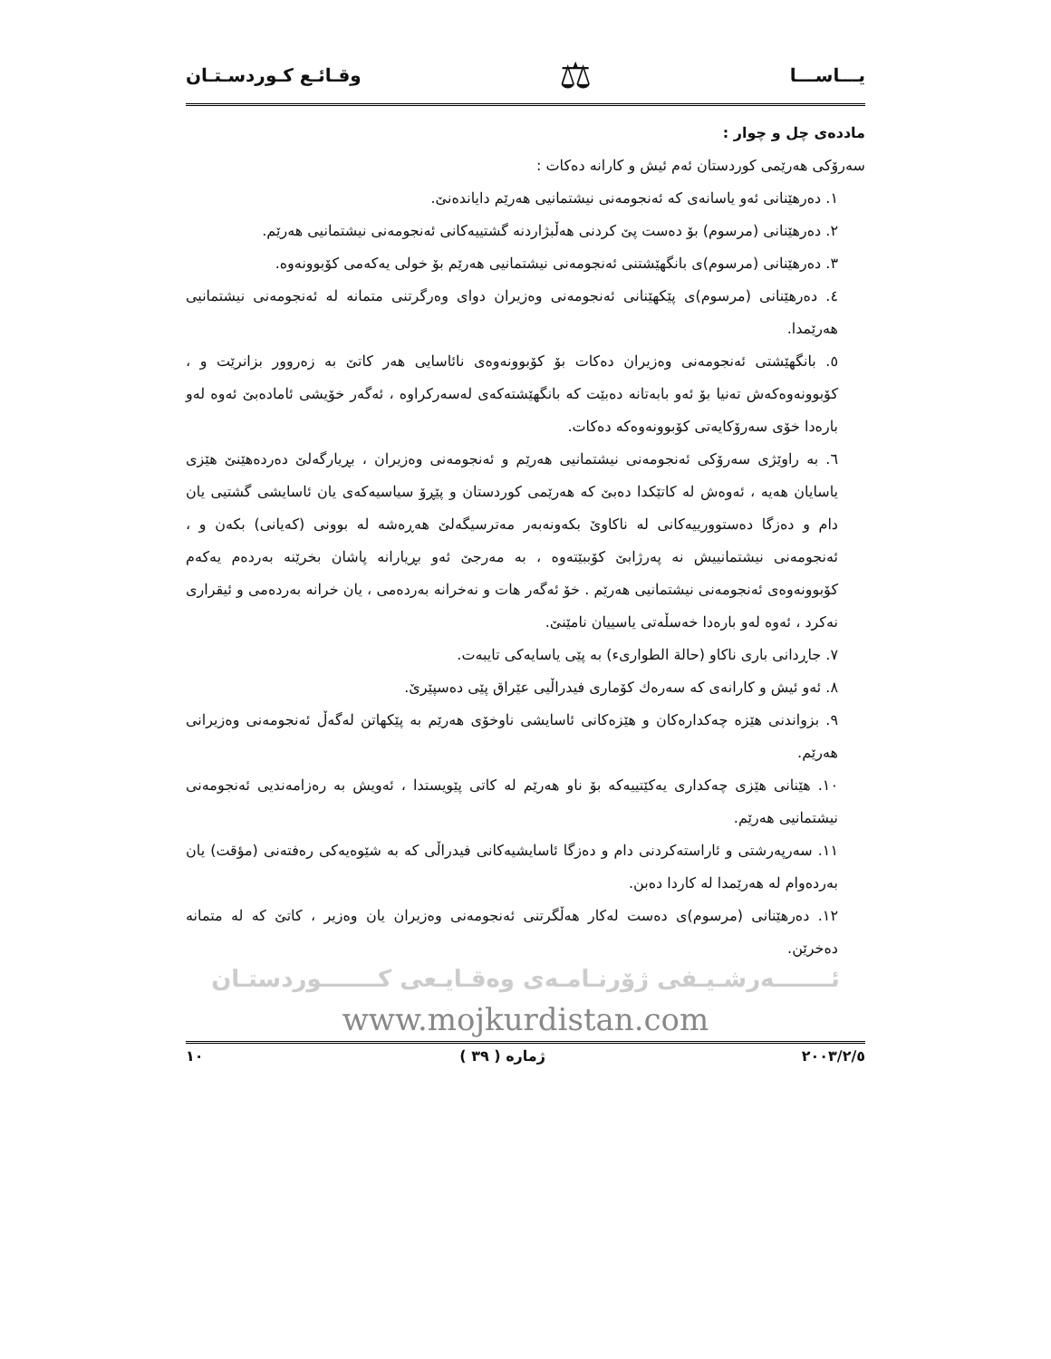یـــاســـا ⚖ وقـائـع كـوردسـتـان
ماددەی چل و چوار :
سەرۆكی هەرێمی كوردستان ئەم ئیش و كارانە دەكات :
١. دەرهێنانی ئەو یاسانەی كە ئەنجومەنی نیشتمانیی هەرێم دایاندەنێ.
٢. دەرهێنانی (مرسوم) بۆ دەست پێ كردنی هەڵبژاردنە گشتییەكانی ئەنجومەنی نیشتمانیی هەرێم.
٣. دەرهێنانی (مرسوم)ی بانگهێشتنی ئەنجومەنی نیشتمانیی هەرێم بۆ خولی یەكەمی كۆبوونەوە.
٤. دەرهێنانی (مرسوم)ی پێكهێنانی ئەنجومەنی وەزیران دوای وەرگرتنی متمانە لە ئەنجومەنی نیشتمانیی هەرێمدا.
٥. بانگهێشتی ئەنجومەنی وەزیران دەكات بۆ كۆبوونەوەی نائاسایی هەر كاتێ بە زەروور بزانرێت و ، كۆبوونەوەكەش تەنیا بۆ ئەو بابەتانە دەبێت كە بانگهێشتەكەی لەسەركراوە ، ئەگەر خۆیشی ئامادەبێ ئەوە لەو بارەدا خۆی سەرۆكایەتی كۆبوونەوەكە دەكات.
٦. بە راوێژی سەرۆكی ئەنجومەنی نیشتمانیی هەرێم و ئەنجومەنی وەزیران ، بڕیارگەلێ دەردەهێنێ هێزی یاسایان هەیە ، ئەوەش لە كاتێكدا دەبێ كە هەرێمی كوردستان و پێڕۆ سیاسیەكەی یان ئاسایشی گشتیی یان دام و دەزگا دەستوورییەكانی لە ناكاوێ بكەونەبەر مەترسیگەلێ هەڕەشە لە بوونی (كەیانی) بكەن و ، ئەنجومەنی نیشتمانییش نە پەرژابێ كۆببێتەوە ، بە مەرجێ ئەو بڕیارانە پاشان بخرێنە بەردەم یەكەم كۆبوونەوەی ئەنجومەنی نیشتمانیی هەرێم . خۆ ئەگەر هات و نەخرانە بەردەمی ، یان خرانە بەردەمی و ئیقراری نەكرد ، ئەوە لەو بارەدا خەسڵەتی یاسییان نامێنێ.
٧. جاڕدانی باری ناكاو (حالة الطوارىء) بە پێی یاسایەكی تایبەت.
٨. ئەو ئیش و كارانەی كە سەرەك كۆماری فیدراڵیی عێراق پێی دەسپێرێ.
٩. بزواندنی هێزە چەكدارەكان و هێزەكانی ئاسایشی ناوخۆی هەرێم بە پێكهاتن لەگەڵ ئەنجومەنی وەزیرانی هەرێم.
١٠. هێنانی هێزی چەكداری یەكێتییەكە بۆ ناو هەرێم لە كاتی پێویستدا ، ئەویش بە رەزامەندیی ئەنجومەنی نیشتمانیی هەرێم.
١١. سەرپەرشتی و ئاراستەكردنی دام و دەزگا ئاسایشیەكانی فیدراڵی كە بە شێوەیەكی رەفتەنی (مؤقت) یان بەردەوام لە هەرێمدا لە كاردا دەبن.
١٢. دەرهێنانی (مرسوم)ی دەست لەكار هەڵگرتنی ئەنجومەنی وەزیران یان وەزیر ، كاتێ كە لە متمانە دەخرێن.
ئـــــــەرشـیـفی ژۆرنـامـەی وەقـایـعی كـــــــوردستـان
www.mojkurdistan.com
٢٠٠٣/٢/٥ ژمارە ( ٣٩ ) ١٠